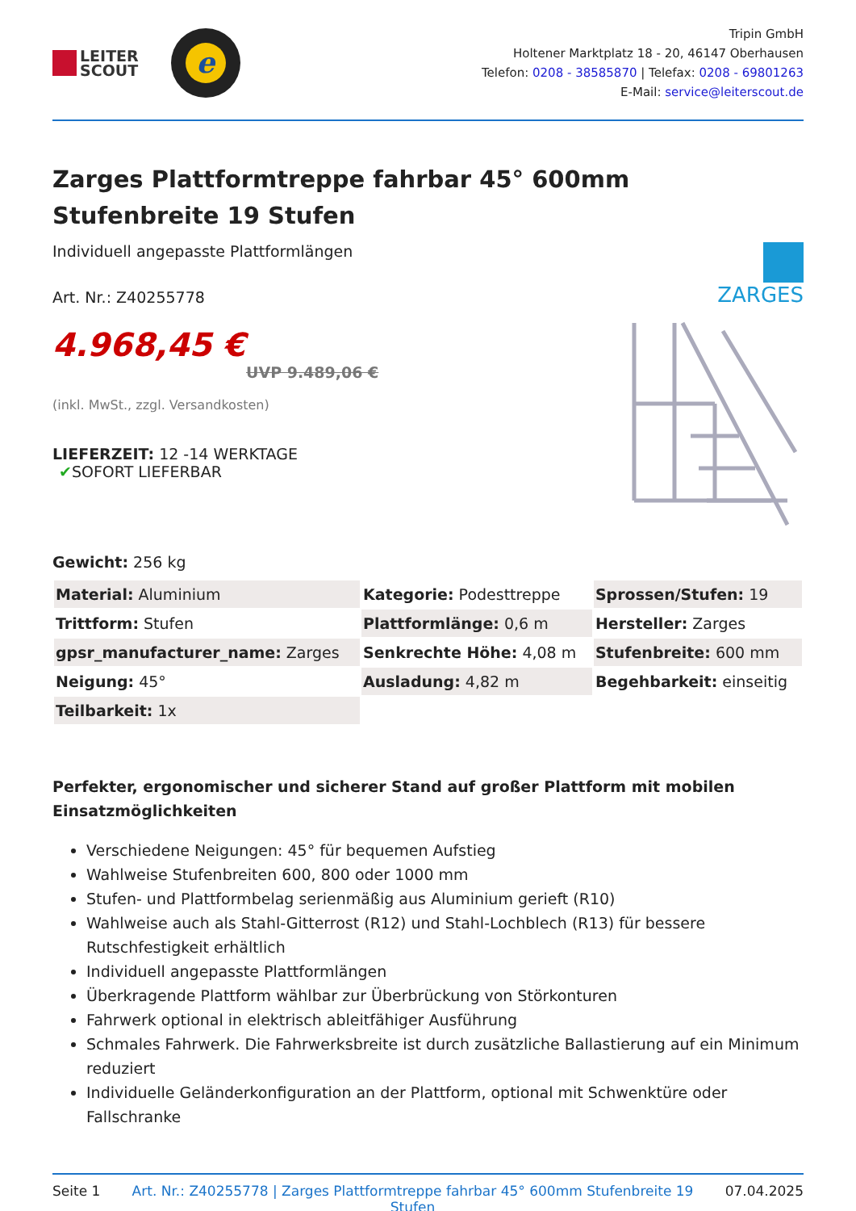LEITER
SCOUT
e
Tripin GmbH
Holtener Marktplatz 18 - 20, 46147 Oberhausen
Telefon: 0208 - 38585870 | Telefax: 0208 - 69801263
E-Mail: service@leiterscout.de
Zarges Plattformtreppe fahrbar 45° 600mm Stufenbreite 19 Stufen
Individuell angepasste Plattformlängen
Art. Nr.: Z40255778
4.968,45 €
UVP 9.489,06 €
(inkl. MwSt., zzgl. Versandkosten)
LIEFERZEIT: 12 -14 WERKTAGE
✔SOFORT LIEFERBAR
Gewicht: 256 kg
ZARGES
| Material: Aluminium | Kategorie: Podesttreppe | Sprossen/Stufen: 19 |
| Trittform: Stufen | Plattformlänge: 0,6 m | Hersteller: Zarges |
| gpsr_manufacturer_name: Zarges | Senkrechte Höhe: 4,08 m | Stufenbreite: 600 mm |
| Neigung: 45° | Ausladung: 4,82 m | Begehbarkeit: einseitig |
| Teilbarkeit: 1x | | |
Perfekter, ergonomischer und sicherer Stand auf großer Plattform mit mobilen Einsatzmöglichkeiten
Verschiedene Neigungen: 45° für bequemen Aufstieg
Wahlweise Stufenbreiten 600, 800 oder 1000 mm
Stufen- und Plattformbelag serienmäßig aus Aluminium gerieft (R10)
Wahlweise auch als Stahl-Gitterrost (R12) und Stahl-Lochblech (R13) für bessere Rutschfestigkeit erhältlich
Individuell angepasste Plattformlängen
Überkragende Plattform wählbar zur Überbrückung von Störkonturen
Fahrwerk optional in elektrisch ableitfähiger Ausführung
Schmales Fahrwerk. Die Fahrwerksbreite ist durch zusätzliche Ballastierung auf ein Minimum reduziert
Individuelle Geländerkonfiguration an der Plattform, optional mit Schwenktüre oder Fallschranke
Seite 1 Art. Nr.: Z40255778 | Zarges Plattformtreppe fahrbar 45° 600mm Stufenbreite 19 Stufen
07.04.2025